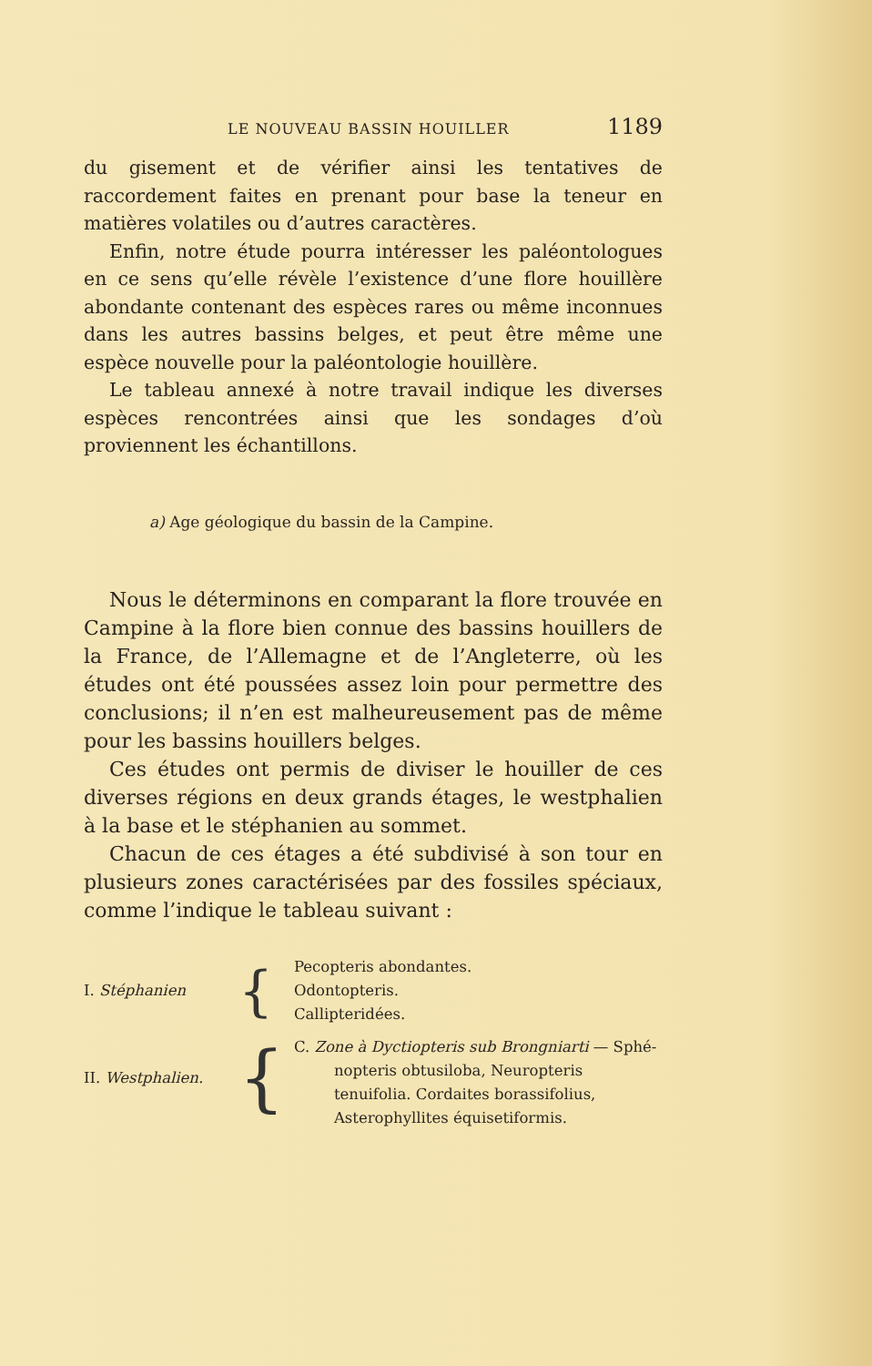LE NOUVEAU BASSIN HOUILLER 1189
du gisement et de vérifier ainsi les tentatives de raccordement faites en prenant pour base la teneur en matières volatiles ou d’autres caractères.
Enfin, notre étude pourra intéresser les paléontologues en ce sens qu’elle révèle l’existence d’une flore houillère abondante contenant des espèces rares ou même inconnues dans les autres bassins belges, et peut être même une espèce nouvelle pour la paléontologie houillère.
Le tableau annexé à notre travail indique les diverses espèces rencontrées ainsi que les sondages d’où proviennent les échantillons.
a) Age géologique du bassin de la Campine.
Nous le déterminons en comparant la flore trouvée en Campine à la flore bien connue des bassins houillers de la France, de l’Allemagne et de l’Angleterre, où les études ont été poussées assez loin pour permettre des conclusions; il n’en est malheureusement pas de même pour les bassins houillers belges.
Ces études ont permis de diviser le houiller de ces diverses régions en deux grands étages, le westphalien à la base et le stéphanien au sommet.
Chacun de ces étages a été subdivisé à son tour en plusieurs zones caractérisées par des fossiles spéciaux, comme l’indique le tableau suivant :
| I. Stéphanien | { | Pecopteris abondantes. Odontopteris. Callipteridées. |
| II. Westphalien. | { | C. Zone à Dyctiopteris sub Brongniarti — Sphé- nopteris obtusiloba, Neuropteris tenuifolia. Cordaites borassifolius, Asterophyllites équisetiformis. |